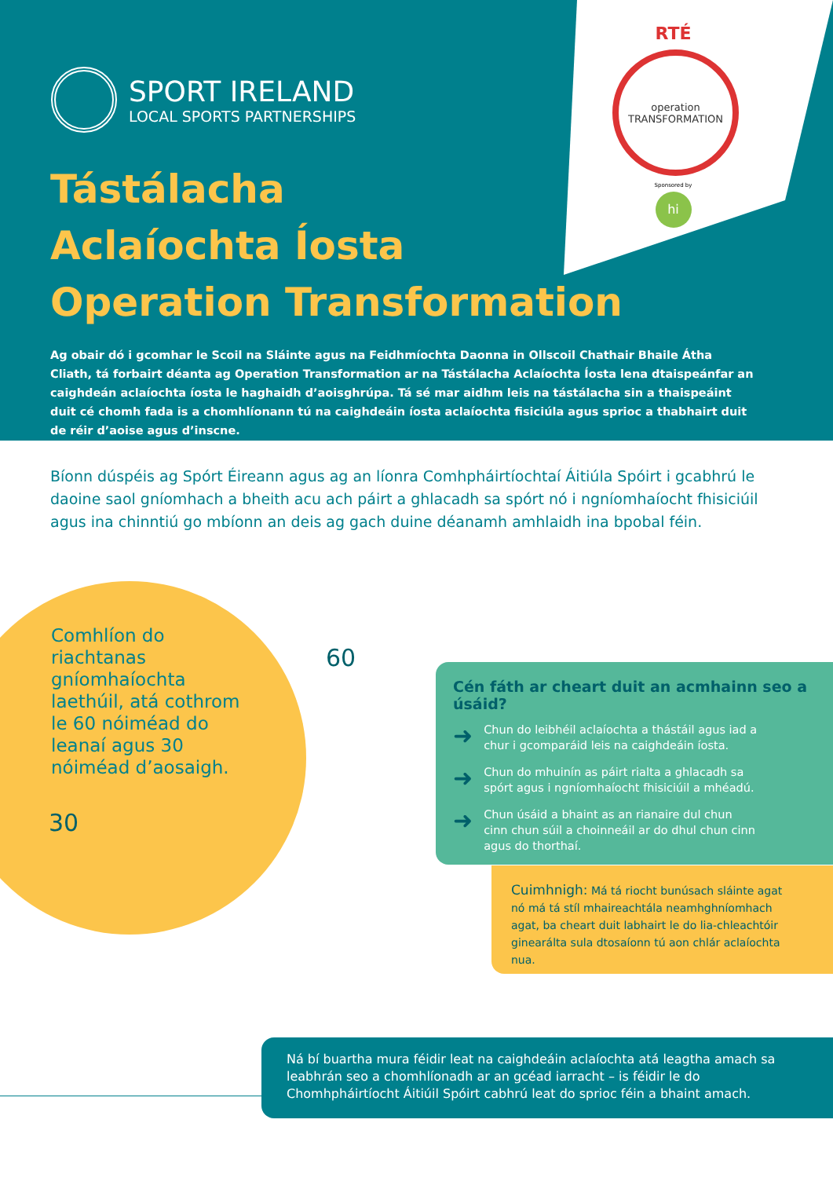SPORT IRELAND
LOCAL SPORTS PARTNERSHIPS
RTÉ
operation
TRANSFORMATION
Sponsored by
hi
Tástálacha
Aclaíochta Íosta
Operation Transformation
Ag obair dó i gcomhar le Scoil na Sláinte agus na Feidhmíochta Daonna in Ollscoil Chathair Bhaile Átha Cliath, tá forbairt déanta ag Operation Transformation ar na Tástálacha Aclaíochta Íosta lena dtaispeánfar an caighdeán aclaíochta íosta le haghaidh d’aoisghrúpa. Tá sé mar aidhm leis na tástálacha sin a thaispeáint duit cé chomh fada is a chomhlíonann tú na caighdeáin íosta aclaíochta fisiciúla agus sprioc a thabhairt duit de réir d’aoise agus d’inscne.
Bíonn dúspéis ag Spórt Éireann agus ag an líonra Comhpháirtíochtaí Áitiúla Spóirt i gcabhrú le daoine saol gníomhach a bheith acu ach páirt a ghlacadh sa spórt nó i ngníomhaíocht fhisiciúil agus ina chinntiú go mbíonn an deis ag gach duine déanamh amhlaidh ina bpobal féin.
Comhlíon do riachtanas gníomhaíochta laethúil, atá cothrom le 60 nóiméad do leanaí agus 30 nóiméad d’aosaigh.
60
30
Cén fáth ar cheart duit an acmhainn seo a úsáid?
➜ Chun do leibhéil aclaíochta a thástáil agus iad a chur i gcomparáid leis na caighdeáin íosta.
➜ Chun do mhuinín as páirt rialta a ghlacadh sa spórt agus i ngníomhaíocht fhisiciúil a mhéadú.
➜ Chun úsáid a bhaint as an rianaire dul chun cinn chun súil a choinneáil ar do dhul chun cinn agus do thorthaí.
Cuimhnigh: Má tá riocht bunúsach sláinte agat nó má tá stíl mhaireachtála neamhghníomhach agat, ba cheart duit labhairt le do lia-chleachtóir ginearálta sula dtosaíonn tú aon chlár aclaíochta nua.
Ná bí buartha mura féidir leat na caighdeáin aclaíochta atá leagtha amach sa leabhrán seo a chomhlíonadh ar an gcéad iarracht – is féidir le do Chomhpháirtíocht Áitiúil Spóirt cabhrú leat do sprioc féin a bhaint amach.